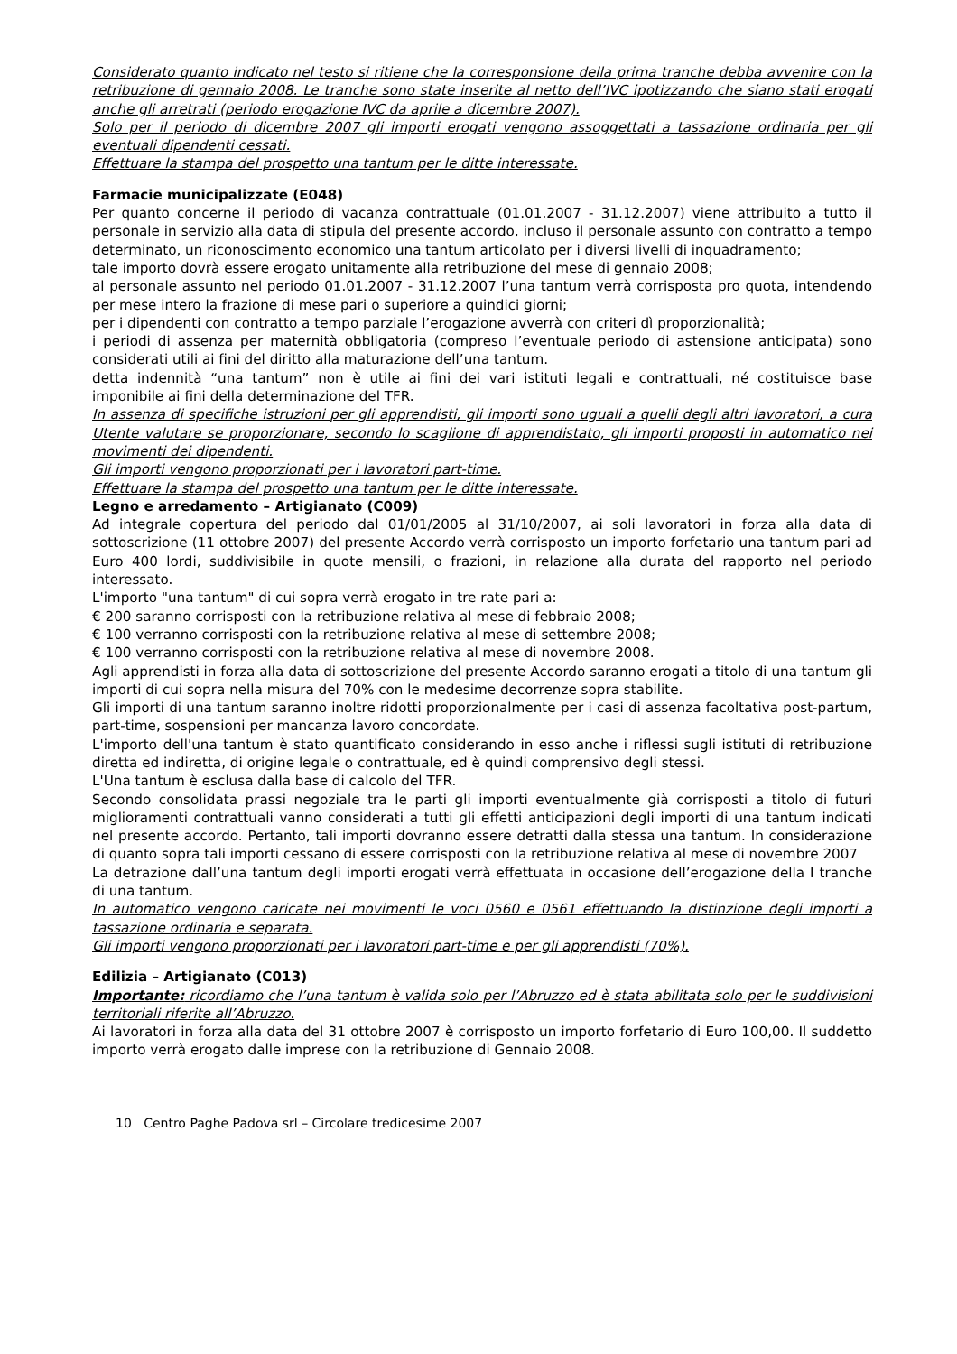Considerato quanto indicato nel testo si ritiene che la corresponsione della prima tranche debba avvenire con la retribuzione di gennaio 2008. Le tranche sono state inserite al netto dell’IVC ipotizzando che siano stati erogati anche gli arretrati (periodo erogazione IVC da aprile a dicembre 2007).
Solo per il periodo di dicembre 2007 gli importi erogati vengono assoggettati a tassazione ordinaria per gli eventuali dipendenti cessati.
Effettuare la stampa del prospetto una tantum per le ditte interessate.
Farmacie municipalizzate (E048)
Per quanto concerne il periodo di vacanza contrattuale (01.01.2007 - 31.12.2007) viene attribuito a tutto il personale in servizio alla data di stipula del presente accordo, incluso il personale assunto con contratto a tempo determinato, un riconoscimento economico una tantum articolato per i diversi livelli di inquadramento;
tale importo dovrà essere erogato unitamente alla retribuzione del mese di gennaio 2008;
al personale assunto nel periodo 01.01.2007 - 31.12.2007 l’una tantum verrà corrisposta pro quota, intendendo per mese intero la frazione di mese pari o superiore a quindici giorni;
per i dipendenti con contratto a tempo parziale l’erogazione avverrà con criteri dì proporzionalità;
i periodi di assenza per maternità obbligatoria (compreso l’eventuale periodo di astensione anticipata) sono considerati utili ai fini del diritto alla maturazione dell’una tantum.
detta indennità “una tantum” non è utile ai fini dei vari istituti legali e contrattuali, né costituisce base imponibile ai fini della determinazione del TFR.
In assenza di specifiche istruzioni per gli apprendisti, gli importi sono uguali a quelli degli altri lavoratori, a cura Utente valutare se proporzionare, secondo lo scaglione di apprendistato, gli importi proposti in automatico nei movimenti dei dipendenti.
Gli importi vengono proporzionati per i lavoratori part-time.
Effettuare la stampa del prospetto una tantum per le ditte interessate.
Legno e arredamento – Artigianato (C009)
Ad integrale copertura del periodo dal 01/01/2005 al 31/10/2007, ai soli lavoratori in forza alla data di sottoscrizione (11 ottobre 2007) del presente Accordo verrà corrisposto un importo forfetario una tantum pari ad Euro 400 lordi, suddivisibile in quote mensili, o frazioni, in relazione alla durata del rapporto nel periodo interessato.
L'importo "una tantum" di cui sopra verrà erogato in tre rate pari a:
€ 200 saranno corrisposti con la retribuzione relativa al mese di febbraio 2008;
€ 100 verranno corrisposti con la retribuzione relativa al mese di settembre 2008;
€ 100 verranno corrisposti con la retribuzione relativa al mese di novembre 2008.
Agli apprendisti in forza alla data di sottoscrizione del presente Accordo saranno erogati a titolo di una tantum gli importi di cui sopra nella misura del 70% con le medesime decorrenze sopra stabilite.
Gli importi di una tantum saranno inoltre ridotti proporzionalmente per i casi di assenza facoltativa post-partum, part-time, sospensioni per mancanza lavoro concordate.
L'importo dell'una tantum è stato quantificato considerando in esso anche i riflessi sugli istituti di retribuzione diretta ed indiretta, di origine legale o contrattuale, ed è quindi comprensivo degli stessi.
L'Una tantum è esclusa dalla base di calcolo del TFR.
Secondo consolidata prassi negoziale tra le parti gli importi eventualmente già corrisposti a titolo di futuri miglioramenti contrattuali vanno considerati a tutti gli effetti anticipazioni degli importi di una tantum indicati nel presente accordo. Pertanto, tali importi dovranno essere detratti dalla stessa una tantum. In considerazione di quanto sopra tali importi cessano di essere corrisposti con la retribuzione relativa al mese di novembre 2007
La detrazione dall’una tantum degli importi erogati verrà effettuata in occasione dell’erogazione della I tranche di una tantum.
In automatico vengono caricate nei movimenti le voci 0560 e 0561 effettuando la distinzione degli importi a tassazione ordinaria e separata.
Gli importi vengono proporzionati per i lavoratori part-time e per gli apprendisti (70%).
Edilizia – Artigianato (C013)
Importante: ricordiamo che l’una tantum è valida solo per l’Abruzzo ed è stata abilitata solo per le suddivisioni territoriali riferite all’Abruzzo.
Ai lavoratori in forza alla data del 31 ottobre 2007 è corrisposto un importo forfetario di Euro 100,00. Il suddetto importo verrà erogato dalle imprese con la retribuzione di Gennaio 2008.
10 Centro Paghe Padova srl – Circolare tredicesime 2007